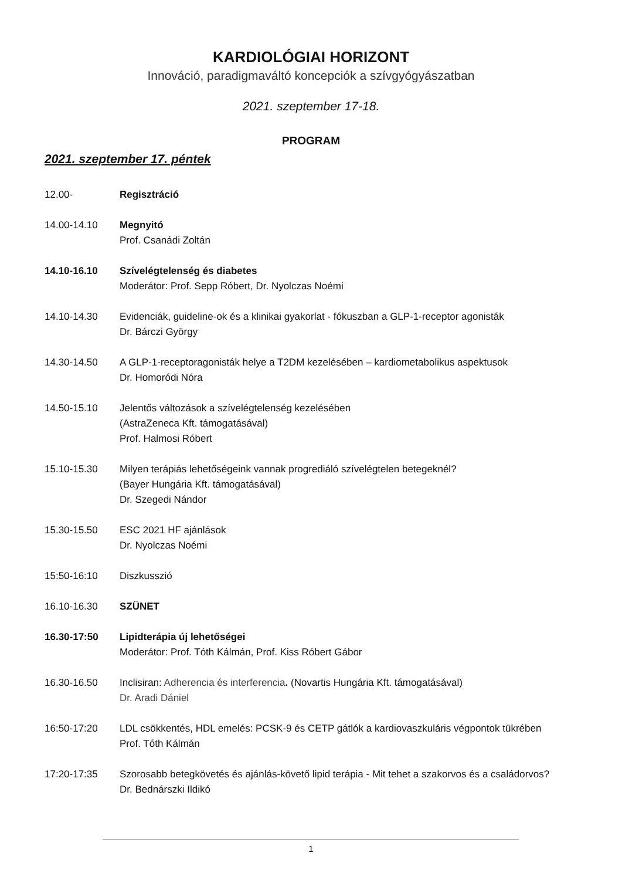KARDIOLÓGIAI HORIZONT
Innováció, paradigmaváltó koncepciók a szívgyógyászatban
2021. szeptember 17-18.
PROGRAM
2021. szeptember 17. péntek
12.00- Regisztráció
14.00-14.10 Megnyitó
Prof. Csanádi Zoltán
14.10-16.10 Szívelégtelenség és diabetes
Moderátor: Prof. Sepp Róbert, Dr. Nyolczas Noémi
14.10-14.30 Evidenciák, guideline-ok és a klinikai gyakorlat - fókuszban a GLP-1-receptor agonisták
Dr. Bárczi György
14.30-14.50 A GLP-1-receptoragonisták helye a T2DM kezelésében – kardiometabolikus aspektusok
Dr. Homoródi Nóra
14.50-15.10 Jelentős változások a szívelégtelenség kezelésében
(AstraZeneca Kft. támogatásával)
Prof. Halmosi Róbert
15.10-15.30 Milyen terápiás lehetőségeink vannak progrediáló szívelégtelen betegeknél?
(Bayer Hungária Kft. támogatásával)
Dr. Szegedi Nándor
15.30-15.50 ESC 2021 HF ajánlások
Dr. Nyolczas Noémi
15:50-16:10 Diszkusszió
16.10-16.30 SZÜNET
16.30-17:50 Lipidterápia új lehetőségei
Moderátor: Prof. Tóth Kálmán, Prof. Kiss Róbert Gábor
16.30-16.50 Inclisiran: Adherencia és interferencia. (Novartis Hungária Kft. támogatásával)
Dr. Aradi Dániel
16:50-17:20 LDL csökkentés, HDL emelés: PCSK-9 és CETP gátlók a kardiovaszkuláris végpontok tükrében
Prof. Tóth Kálmán
17:20-17:35 Szorosabb betegkövetés és ajánlás-követő lipid terápia - Mit tehet a szakorvos és a családorvos?
Dr. Bednárszki Ildikó
1